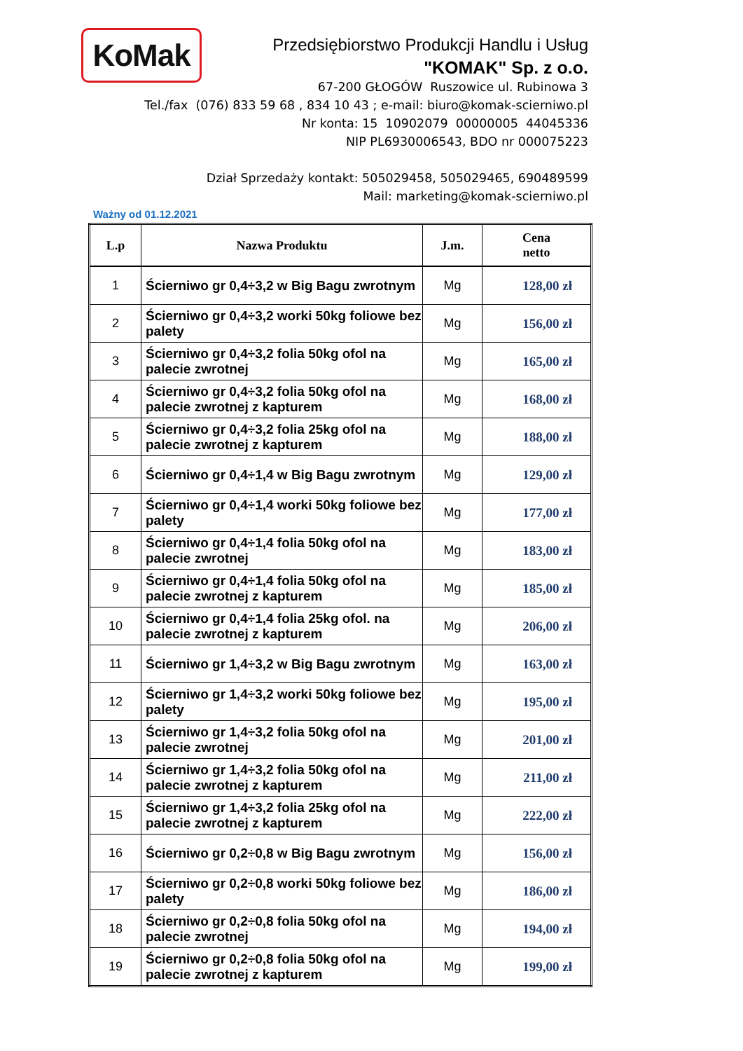KoMak
Przedsiębiorstwo Produkcji Handlu i Usług
"KOMAK" Sp. z o.o.
67-200 GŁOGÓW Ruszowice ul. Rubinowa 3
Tel./fax (076) 833 59 68 , 834 10 43 ; e-mail: biuro@komak-scierniwo.pl
Nr konta: 15 10902079 00000005 44045336
NIP PL6930006543, BDO nr 000075223
Dział Sprzedaży kontakt: 505029458, 505029465, 690489599
Mail: marketing@komak-scierniwo.pl
Ważny od 01.12.2021
| L.p | Nazwa Produktu | J.m. | Cena netto |
| --- | --- | --- | --- |
| 1 | Ścierniwo gr 0,4÷3,2 w Big Bagu zwrotnym | Mg | 128,00 zł |
| 2 | Ścierniwo gr 0,4÷3,2 worki 50kg foliowe bez palety | Mg | 156,00 zł |
| 3 | Ścierniwo gr 0,4÷3,2 folia 50kg ofol na palecie zwrotnej | Mg | 165,00 zł |
| 4 | Ścierniwo gr 0,4÷3,2 folia 50kg ofol na palecie zwrotnej z kapturem | Mg | 168,00 zł |
| 5 | Ścierniwo gr 0,4÷3,2 folia 25kg ofol na palecie zwrotnej z kapturem | Mg | 188,00 zł |
| 6 | Ścierniwo gr 0,4÷1,4 w Big Bagu zwrotnym | Mg | 129,00 zł |
| 7 | Ścierniwo gr 0,4÷1,4 worki 50kg foliowe bez palety | Mg | 177,00 zł |
| 8 | Ścierniwo gr 0,4÷1,4 folia 50kg ofol na palecie zwrotnej | Mg | 183,00 zł |
| 9 | Ścierniwo gr 0,4÷1,4 folia 50kg ofol na palecie zwrotnej z kapturem | Mg | 185,00 zł |
| 10 | Ścierniwo gr 0,4÷1,4 folia 25kg ofol. na palecie zwrotnej z kapturem | Mg | 206,00 zł |
| 11 | Ścierniwo gr 1,4÷3,2 w Big Bagu zwrotnym | Mg | 163,00 zł |
| 12 | Ścierniwo gr 1,4÷3,2 worki 50kg foliowe bez palety | Mg | 195,00 zł |
| 13 | Ścierniwo gr 1,4÷3,2 folia 50kg ofol na palecie zwrotnej | Mg | 201,00 zł |
| 14 | Ścierniwo gr 1,4÷3,2 folia 50kg ofol na palecie zwrotnej z kapturem | Mg | 211,00 zł |
| 15 | Ścierniwo gr 1,4÷3,2 folia 25kg ofol na palecie zwrotnej z kapturem | Mg | 222,00 zł |
| 16 | Ścierniwo gr 0,2÷0,8 w Big Bagu zwrotnym | Mg | 156,00 zł |
| 17 | Ścierniwo gr 0,2÷0,8 worki 50kg foliowe bez palety | Mg | 186,00 zł |
| 18 | Ścierniwo gr 0,2÷0,8 folia 50kg ofol na palecie zwrotnej | Mg | 194,00 zł |
| 19 | Ścierniwo gr 0,2÷0,8 folia 50kg ofol na palecie zwrotnej z kapturem | Mg | 199,00 zł |